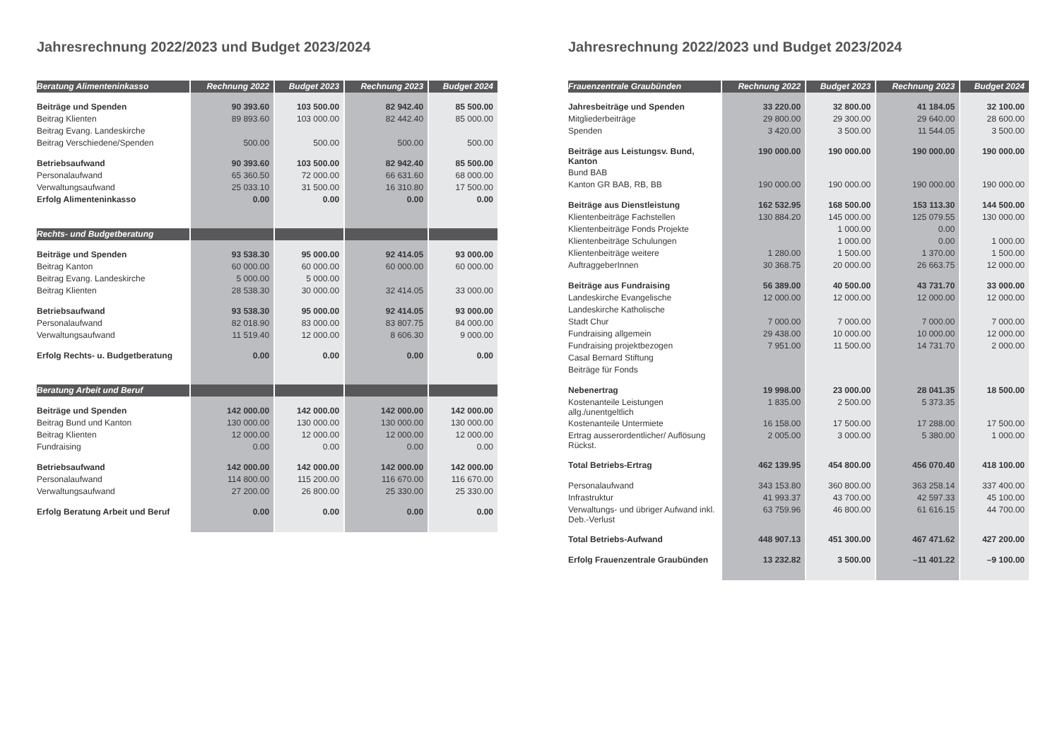Jahresrechnung 2022/2023 und Budget 2023/2024
| Beratung Alimenteninkasso | Rechnung 2022 | Budget 2023 | Rechnung 2023 | Budget 2024 |
| --- | --- | --- | --- | --- |
| Beiträge und Spenden | 90 393.60 | 103 500.00 | 82 942.40 | 85 500.00 |
| Beitrag Klienten | 89 893.60 | 103 000.00 | 82 442.40 | 85 000.00 |
| Beitrag Evang. Landeskirche | | | | |
| Beitrag Verschiedene/Spenden | 500.00 | 500.00 | 500.00 | 500.00 |
| Betriebsaufwand | 90 393.60 | 103 500.00 | 82 942.40 | 85 500.00 |
| Personalaufwand | 65 360.50 | 72 000.00 | 66 631.60 | 68 000.00 |
| Verwaltungsaufwand | 25 033.10 | 31 500.00 | 16 310.80 | 17 500.00 |
| Erfolg Alimenteninkasso | 0.00 | 0.00 | 0.00 | 0.00 |
| Rechts- und Budgetberatung | | | | |
| Beiträge und Spenden | 93 538.30 | 95 000.00 | 92 414.05 | 93 000.00 |
| Beitrag Kanton | 60 000.00 | 60 000.00 | 60 000.00 | 60 000.00 |
| Beitrag Evang. Landeskirche | 5 000.00 | 5 000.00 | | |
| Beitrag Klienten | 28 538.30 | 30 000.00 | 32 414.05 | 33 000.00 |
| Betriebsaufwand | 93 538.30 | 95 000.00 | 92 414.05 | 93 000.00 |
| Personalaufwand | 82 018.90 | 83 000.00 | 83 807.75 | 84 000.00 |
| Verwaltungsaufwand | 11 519.40 | 12 000.00 | 8 606.30 | 9 000.00 |
| Erfolg Rechts- u. Budgetberatung | 0.00 | 0.00 | 0.00 | 0.00 |
| Beratung Arbeit und Beruf | | | | |
| Beiträge und Spenden | 142 000.00 | 142 000.00 | 142 000.00 | 142 000.00 |
| Beitrag Bund und Kanton | 130 000.00 | 130 000.00 | 130 000.00 | 130 000.00 |
| Beitrag Klienten | 12 000.00 | 12 000.00 | 12 000.00 | 12 000.00 |
| Fundraising | 0.00 | 0.00 | 0.00 | 0.00 |
| Betriebsaufwand | 142 000.00 | 142 000.00 | 142 000.00 | 142 000.00 |
| Personalaufwand | 114 800.00 | 115 200.00 | 116 670.00 | 116 670.00 |
| Verwaltungsaufwand | 27 200.00 | 26 800.00 | 25 330.00 | 25 330.00 |
| Erfolg Beratung Arbeit und Beruf | 0.00 | 0.00 | 0.00 | 0.00 |
Jahresrechnung 2022/2023 und Budget 2023/2024
| Frauenzentrale Graubünden | Rechnung 2022 | Budget 2023 | Rechnung 2023 | Budget 2024 |
| --- | --- | --- | --- | --- |
| Jahresbeiträge und Spenden | 33 220.00 | 32 800.00 | 41 184.05 | 32 100.00 |
| Mitgliederbeiträge | 29 800.00 | 29 300.00 | 29 640.00 | 28 600.00 |
| Spenden | 3 420.00 | 3 500.00 | 11 544.05 | 3 500.00 |
| Beiträge aus Leistungsv. Bund, Kanton | 190 000.00 | 190 000.00 | 190 000.00 | 190 000.00 |
| Bund BAB | | | | |
| Kanton GR BAB, RB, BB | 190 000.00 | 190 000.00 | 190 000.00 | 190 000.00 |
| Beiträge aus Dienstleistung | 162 532.95 | 168 500.00 | 153 113.30 | 144 500.00 |
| Klientenbeiträge Fachstellen | 130 884.20 | 145 000.00 | 125 079.55 | 130 000.00 |
| Klientenbeiträge Fonds Projekte | | 1 000.00 | 0.00 | |
| Klientenbeiträge Schulungen | | 1 000.00 | 0.00 | 1 000.00 |
| Klientenbeiträge weitere | 1 280.00 | 1 500.00 | 1 370.00 | 1 500.00 |
| AuftraggeberInnen | 30 368.75 | 20 000.00 | 26 663.75 | 12 000.00 |
| Beiträge aus Fundraising | 56 389.00 | 40 500.00 | 43 731.70 | 33 000.00 |
| Landeskirche Evangelische | 12 000.00 | 12 000.00 | 12 000.00 | 12 000.00 |
| Landeskirche Katholische | | | | |
| Stadt Chur | 7 000.00 | 7 000.00 | 7 000.00 | 7 000.00 |
| Fundraising allgemein | 29 438.00 | 10 000.00 | 10 000.00 | 12 000.00 |
| Fundraising projektbezogen | 7 951.00 | 11 500.00 | 14 731.70 | 2 000.00 |
| Casal Bernard Stiftung | | | | |
| Beiträge für Fonds | | | | |
| Nebenertrag | 19 998.00 | 23 000.00 | 28 041.35 | 18 500.00 |
| Kostenanteile Leistungen allg./unentgeltlich | 1 835.00 | 2 500.00 | 5 373.35 | |
| Kostenanteile Untermiete | 16 158.00 | 17 500.00 | 17 288.00 | 17 500.00 |
| Ertrag ausserordentlicher/ Auflösung Rückst. | 2 005.00 | 3 000.00 | 5 380.00 | 1 000.00 |
| Total Betriebs-Ertrag | 462 139.95 | 454 800.00 | 456 070.40 | 418 100.00 |
| Personalaufwand | 343 153.80 | 360 800.00 | 363 258.14 | 337 400.00 |
| Infrastruktur | 41 993.37 | 43 700.00 | 42 597.33 | 45 100.00 |
| Verwaltungs- und übriger Aufwand inkl. Deb.-Verlust | 63 759.96 | 46 800.00 | 61 616.15 | 44 700.00 |
| Total Betriebs-Aufwand | 448 907.13 | 451 300.00 | 467 471.62 | 427 200.00 |
| Erfolg Frauenzentrale Graubünden | 13 232.82 | 3 500.00 | –11 401.22 | –9 100.00 |